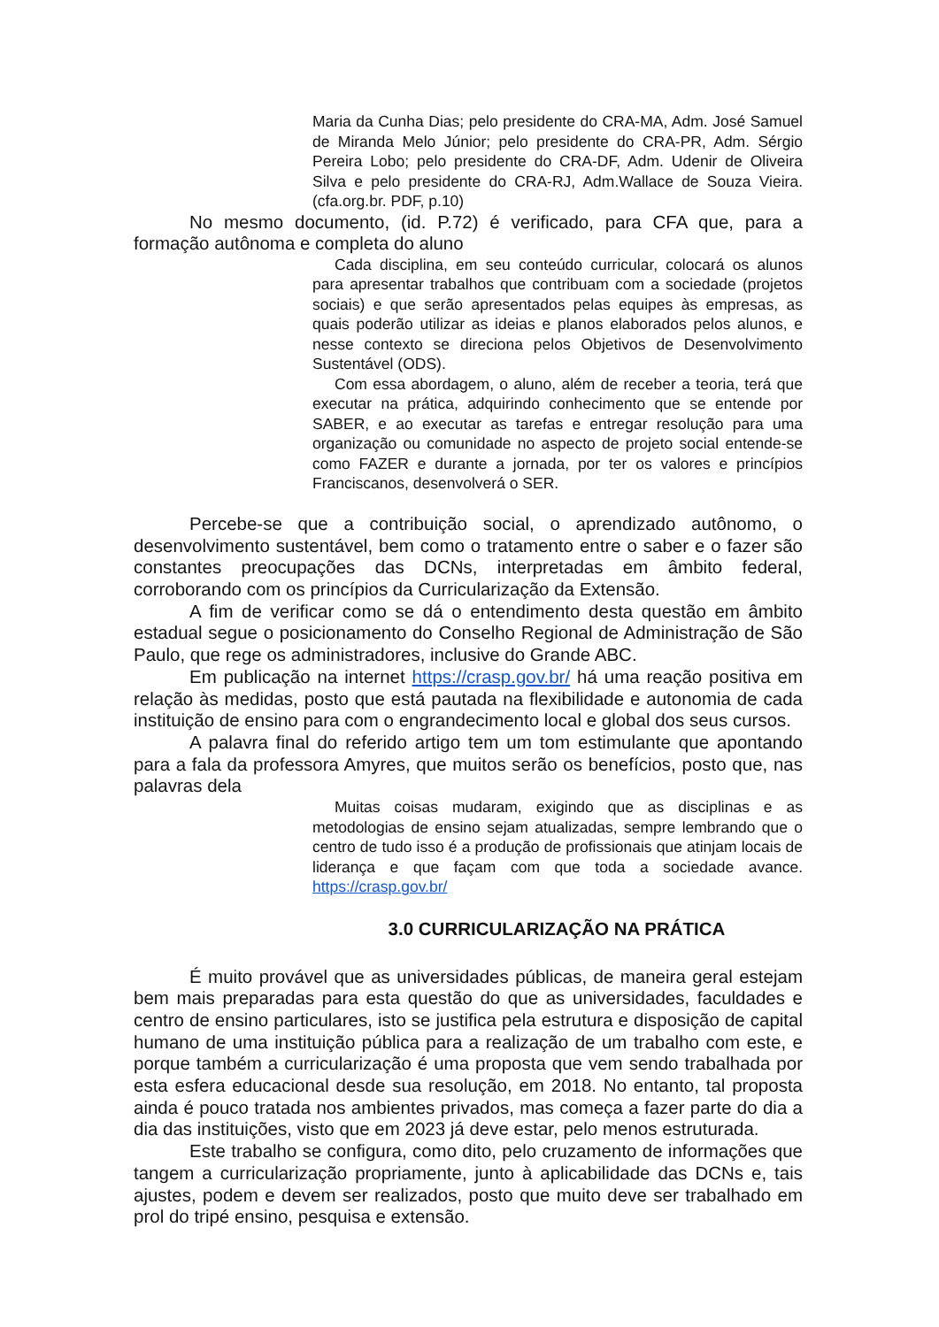Maria da Cunha Dias; pelo presidente do CRA-MA, Adm. José Samuel de Miranda Melo Júnior; pelo presidente do CRA-PR, Adm. Sérgio Pereira Lobo; pelo presidente do CRA-DF, Adm. Udenir de Oliveira Silva e pelo presidente do CRA-RJ, Adm.Wallace de Souza Vieira. (cfa.org.br. PDF, p.10)
No mesmo documento, (id. P.72) é verificado, para CFA que, para a formação autônoma e completa do aluno
Cada disciplina, em seu conteúdo curricular, colocará os alunos para apresentar trabalhos que contribuam com a sociedade (projetos sociais) e que serão apresentados pelas equipes às empresas, as quais poderão utilizar as ideias e planos elaborados pelos alunos, e nesse contexto se direciona pelos Objetivos de Desenvolvimento Sustentável (ODS).
Com essa abordagem, o aluno, além de receber a teoria, terá que executar na prática, adquirindo conhecimento que se entende por SABER, e ao executar as tarefas e entregar resolução para uma organização ou comunidade no aspecto de projeto social entende-se como FAZER e durante a jornada, por ter os valores e princípios Franciscanos, desenvolverá o SER.
Percebe-se que a contribuição social, o aprendizado autônomo, o desenvolvimento sustentável, bem como o tratamento entre o saber e o fazer são constantes preocupações das DCNs, interpretadas em âmbito federal, corroborando com os princípios da Curricularização da Extensão.
A fim de verificar como se dá o entendimento desta questão em âmbito estadual segue o posicionamento do Conselho Regional de Administração de São Paulo, que rege os administradores, inclusive do Grande ABC.
Em publicação na internet https://crasp.gov.br/ há uma reação positiva em relação às medidas, posto que está pautada na flexibilidade e autonomia de cada instituição de ensino para com o engrandecimento local e global dos seus cursos.
A palavra final do referido artigo tem um tom estimulante que apontando para a fala da professora Amyres, que muitos serão os benefícios, posto que, nas palavras dela
Muitas coisas mudaram, exigindo que as disciplinas e as metodologias de ensino sejam atualizadas, sempre lembrando que o centro de tudo isso é a produção de profissionais que atinjam locais de liderança e que façam com que toda a sociedade avance. https://crasp.gov.br/
3.0 CURRICULARIZAÇÃO NA PRÁTICA
É muito provável que as universidades públicas, de maneira geral estejam bem mais preparadas para esta questão do que as universidades, faculdades e centro de ensino particulares, isto se justifica pela estrutura e disposição de capital humano de uma instituição pública para a realização de um trabalho com este, e porque também a curricularização é uma proposta que vem sendo trabalhada por esta esfera educacional desde sua resolução, em 2018. No entanto, tal proposta ainda é pouco tratada nos ambientes privados, mas começa a fazer parte do dia a dia das instituições, visto que em 2023 já deve estar, pelo menos estruturada.
Este trabalho se configura, como dito, pelo cruzamento de informações que tangem a curricularização propriamente, junto à aplicabilidade das DCNs e, tais ajustes, podem e devem ser realizados, posto que muito deve ser trabalhado em prol do tripé ensino, pesquisa e extensão.